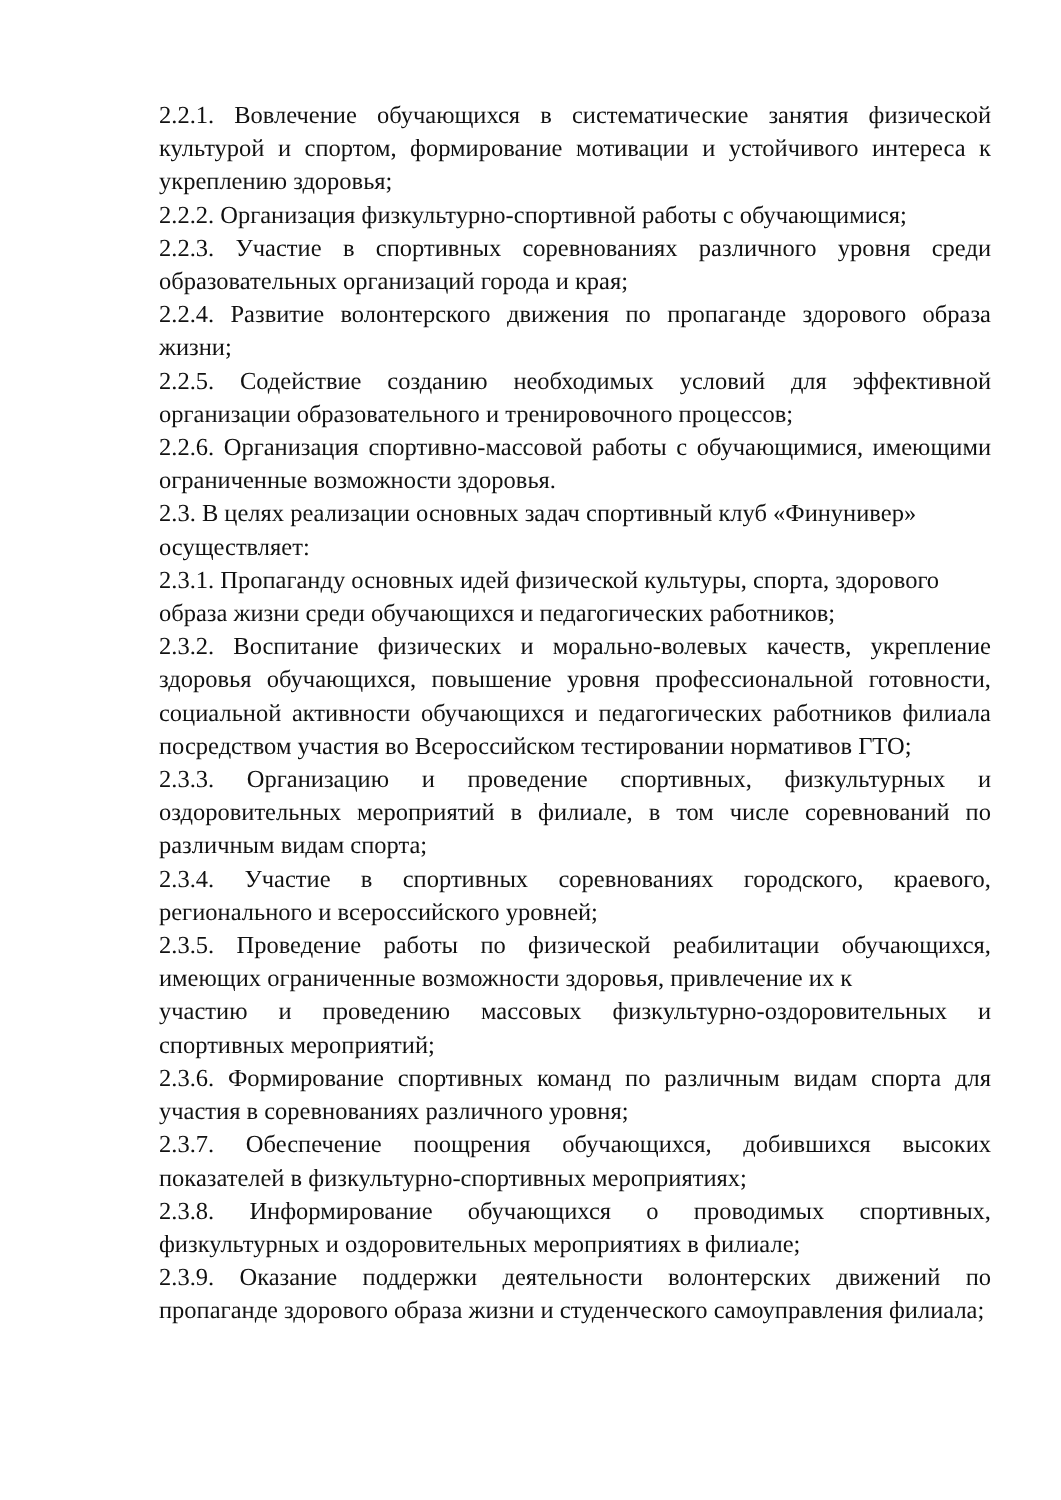2.2.1. Вовлечение обучающихся в систематические занятия физической культурой и спортом, формирование мотивации и устойчивого интереса к укреплению здоровья;
2.2.2. Организация физкультурно-спортивной работы с обучающимися;
2.2.3. Участие в спортивных соревнованиях различного уровня среди образовательных организаций города и края;
2.2.4. Развитие волонтерского движения по пропаганде здорового образа жизни;
2.2.5. Содействие созданию необходимых условий для эффективной организации образовательного и тренировочного процессов;
2.2.6. Организация спортивно-массовой работы с обучающимися, имеющими ограниченные возможности здоровья.
2.3. В целях реализации основных задач спортивный клуб «Финунивер» осуществляет:
2.3.1. Пропаганду основных идей физической культуры, спорта, здорового образа жизни среди обучающихся и педагогических работников;
2.3.2. Воспитание физических и морально-волевых качеств, укрепление здоровья обучающихся, повышение уровня профессиональной готовности, социальной активности обучающихся и педагогических работников филиала посредством участия во Всероссийском тестировании нормативов ГТО;
2.3.3. Организацию и проведение спортивных, физкультурных и оздоровительных мероприятий в филиале, в том числе соревнований по различным видам спорта;
2.3.4. Участие в спортивных соревнованиях городского, краевого, регионального и всероссийского уровней;
2.3.5. Проведение работы по физической реабилитации обучающихся, имеющих ограниченные возможности здоровья, привлечение их к
участию и проведению массовых физкультурно-оздоровительных и спортивных мероприятий;
2.3.6. Формирование спортивных команд по различным видам спорта для участия в соревнованиях различного уровня;
2.3.7. Обеспечение поощрения обучающихся, добившихся высоких показателей в физкультурно-спортивных мероприятиях;
2.3.8. Информирование обучающихся о проводимых спортивных, физкультурных и оздоровительных мероприятиях в филиале;
2.3.9. Оказание поддержки деятельности волонтерских движений по пропаганде здорового образа жизни и студенческого самоуправления филиала;